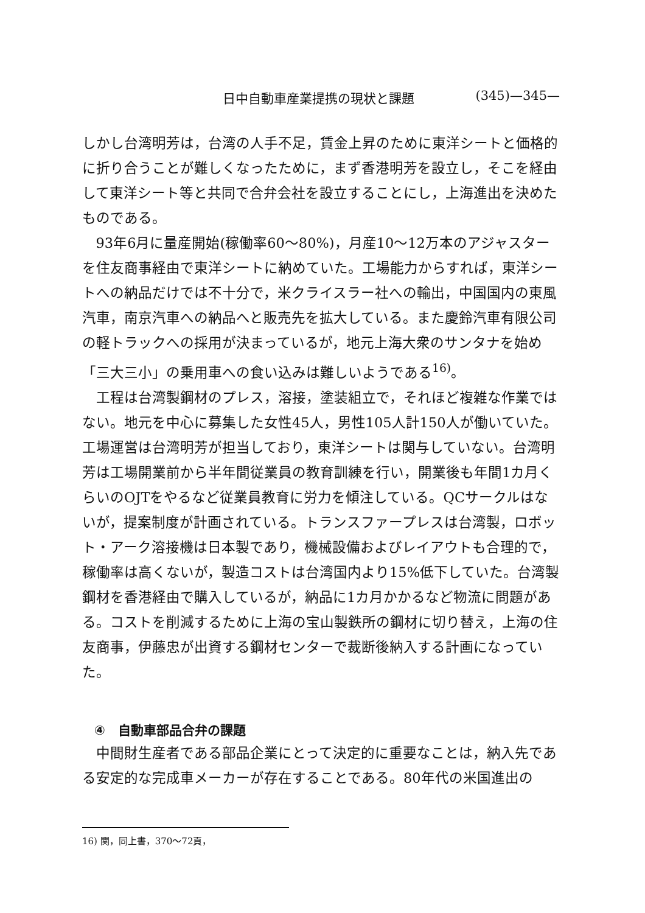日中自動車産業提携の現状と課題 (345)—345—
しかし台湾明芳は，台湾の人手不足，賃金上昇のために東洋シートと価格的に折り合うことが難しくなったために，まず香港明芳を設立し，そこを経由して東洋シート等と共同で合弁会社を設立することにし，上海進出を決めたものである。
93年6月に量産開始(稼働率60～80%)，月産10～12万本のアジャスターを住友商事経由で東洋シートに納めていた。工場能力からすれば，東洋シートへの納品だけでは不十分で，米クライスラー社への輸出，中国国内の東風汽車，南京汽車への納品へと販売先を拡大している。また慶鈴汽車有限公司の軽トラックへの採用が決まっているが，地元上海大衆のサンタナを始め「三大三小」の乗用車への食い込みは難しいようである<sup>16)</sup>。
工程は台湾製鋼材のプレス，溶接，塗装組立で，それほど複雑な作業ではない。地元を中心に募集した女性45人，男性105人計150人が働いていた。工場運営は台湾明芳が担当しており，東洋シートは関与していない。台湾明芳は工場開業前から半年間従業員の教育訓練を行い，開業後も年間1カ月くらいのOJTをやるなど従業員教育に労力を傾注している。QCサークルはないが，提案制度が計画されている。トランスファープレスは台湾製，ロボット・アーク溶接機は日本製であり，機械設備およびレイアウトも合理的で，稼働率は高くないが，製造コストは台湾国内より15%低下していた。台湾製鋼材を香港経由で購入しているが，納品に1カ月かかるなど物流に問題がある。コストを削減するために上海の宝山製鉄所の鋼材に切り替え，上海の住友商事，伊藤忠が出資する鋼材センターで裁断後納入する計画になっていた。
④　自動車部品合弁の課題
中間財生産者である部品企業にとって決定的に重要なことは，納入先である安定的な完成車メーカーが存在することである。80年代の米国進出の
16) 関，同上書，370～72頁，